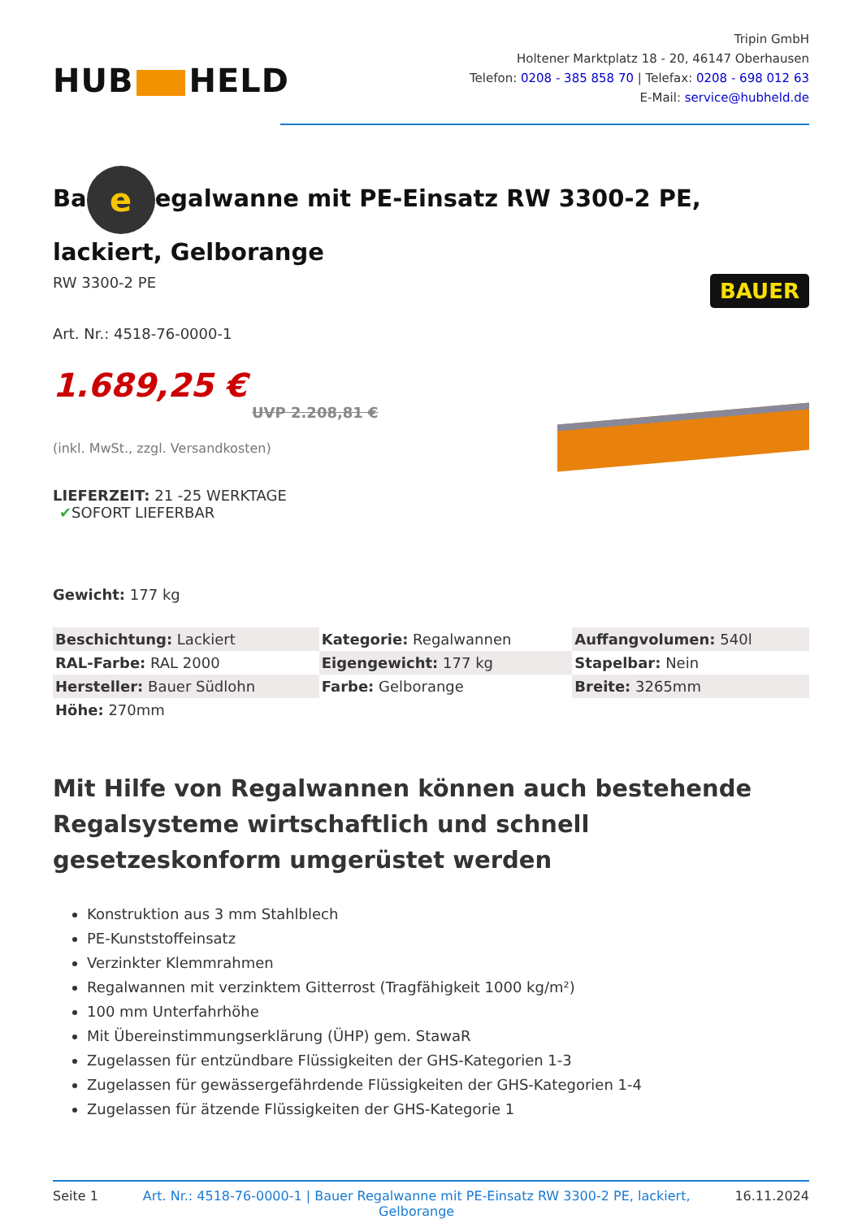HUB HELD
Tripin GmbH
Holtener Marktplatz 18 - 20, 46147 Oberhausen
Telefon: 0208 - 385 858 70 | Telefax: 0208 - 698 012 63
E-Mail: service@hubheld.de
Ba e egalwanne mit PE-Einsatz RW 3300-2 PE, lackiert, Gelborange
RW 3300-2 PE
Art. Nr.: 4518-76-0000-1
1.689,25 €
UVP 2.208,81 €
(inkl. MwSt., zzgl. Versandkosten)
LIEFERZEIT: 21 -25 WERKTAGE
✔SOFORT LIEFERBAR
Gewicht: 177 kg
BAUER
| Beschichtung: Lackiert | Kategorie: Regalwannen | Auffangvolumen: 540l |
| RAL-Farbe: RAL 2000 | Eigengewicht: 177 kg | Stapelbar: Nein |
| Hersteller: Bauer Südlohn | Farbe: Gelborange | Breite: 3265mm |
| Höhe: 270mm | | |
Mit Hilfe von Regalwannen können auch bestehende Regalsysteme wirtschaftlich und schnell gesetzeskonform umgerüstet werden
Konstruktion aus 3 mm Stahlblech
PE-Kunststoffeinsatz
Verzinkter Klemmrahmen
Regalwannen mit verzinktem Gitterrost (Tragfähigkeit 1000 kg/m²)
100 mm Unterfahrhöhe
Mit Übereinstimmungserklärung (ÜHP) gem. StawaR
Zugelassen für entzündbare Flüssigkeiten der GHS-Kategorien 1-3
Zugelassen für gewässergefährdende Flüssigkeiten der GHS-Kategorien 1-4
Zugelassen für ätzende Flüssigkeiten der GHS-Kategorie 1
Seite 1 Art. Nr.: 4518-76-0000-1 | Bauer Regalwanne mit PE-Einsatz RW 3300-2 PE, lackiert, Gelborange 16.11.2024